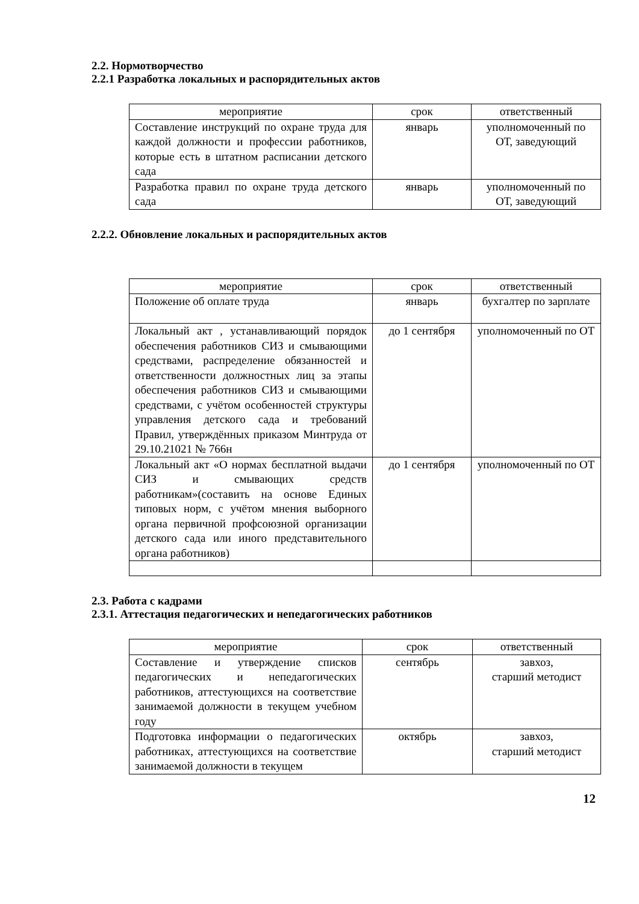2.2. Нормотворчество
2.2.1 Разработка локальных и распорядительных актов
| мероприятие | срок | ответственный |
| --- | --- | --- |
| Составление инструкций по охране труда для каждой должности и профессии работников, которые есть в штатном расписании детского сада | январь | уполномоченный по ОТ, заведующий |
| Разработка правил по охране труда детского сада | январь | уполномоченный по ОТ, заведующий |
2.2.2. Обновление локальных и распорядительных актов
| мероприятие | срок | ответственный |
| --- | --- | --- |
| Положение об оплате труда | январь | бухгалтер по зарплате |
| Локальный акт , устанавливающий порядок обеспечения работников СИЗ и смывающими средствами, распределение обязанностей и ответственности должностных лиц за этапы обеспечения работников СИЗ и смывающими средствами, с учётом особенностей структуры управления детского сада и требований Правил, утверждённых приказом Минтруда от 29.10.21021 № 766н | до 1 сентября | уполномоченный по ОТ |
| Локальный акт «О нормах бесплатной выдачи СИЗ и смывающих средств работникам»(составить на основе Единых типовых норм, с учётом мнения выборного органа первичной профсоюзной организации детского сада или иного представительного органа работников) | до 1 сентября | уполномоченный по ОТ |
2.3. Работа с кадрами
2.3.1. Аттестация педагогических и непедагогических работников
| мероприятие | срок | ответственный |
| --- | --- | --- |
| Составление и утверждение списков педагогических и непедагогических работников, аттестующихся на соответствие занимаемой должности в текущем учебном году | сентябрь | завхоз, старший методист |
| Подготовка информации о педагогических работниках, аттестующихся на соответствие занимаемой должности в текущем | октябрь | завхоз, старший методист |
12